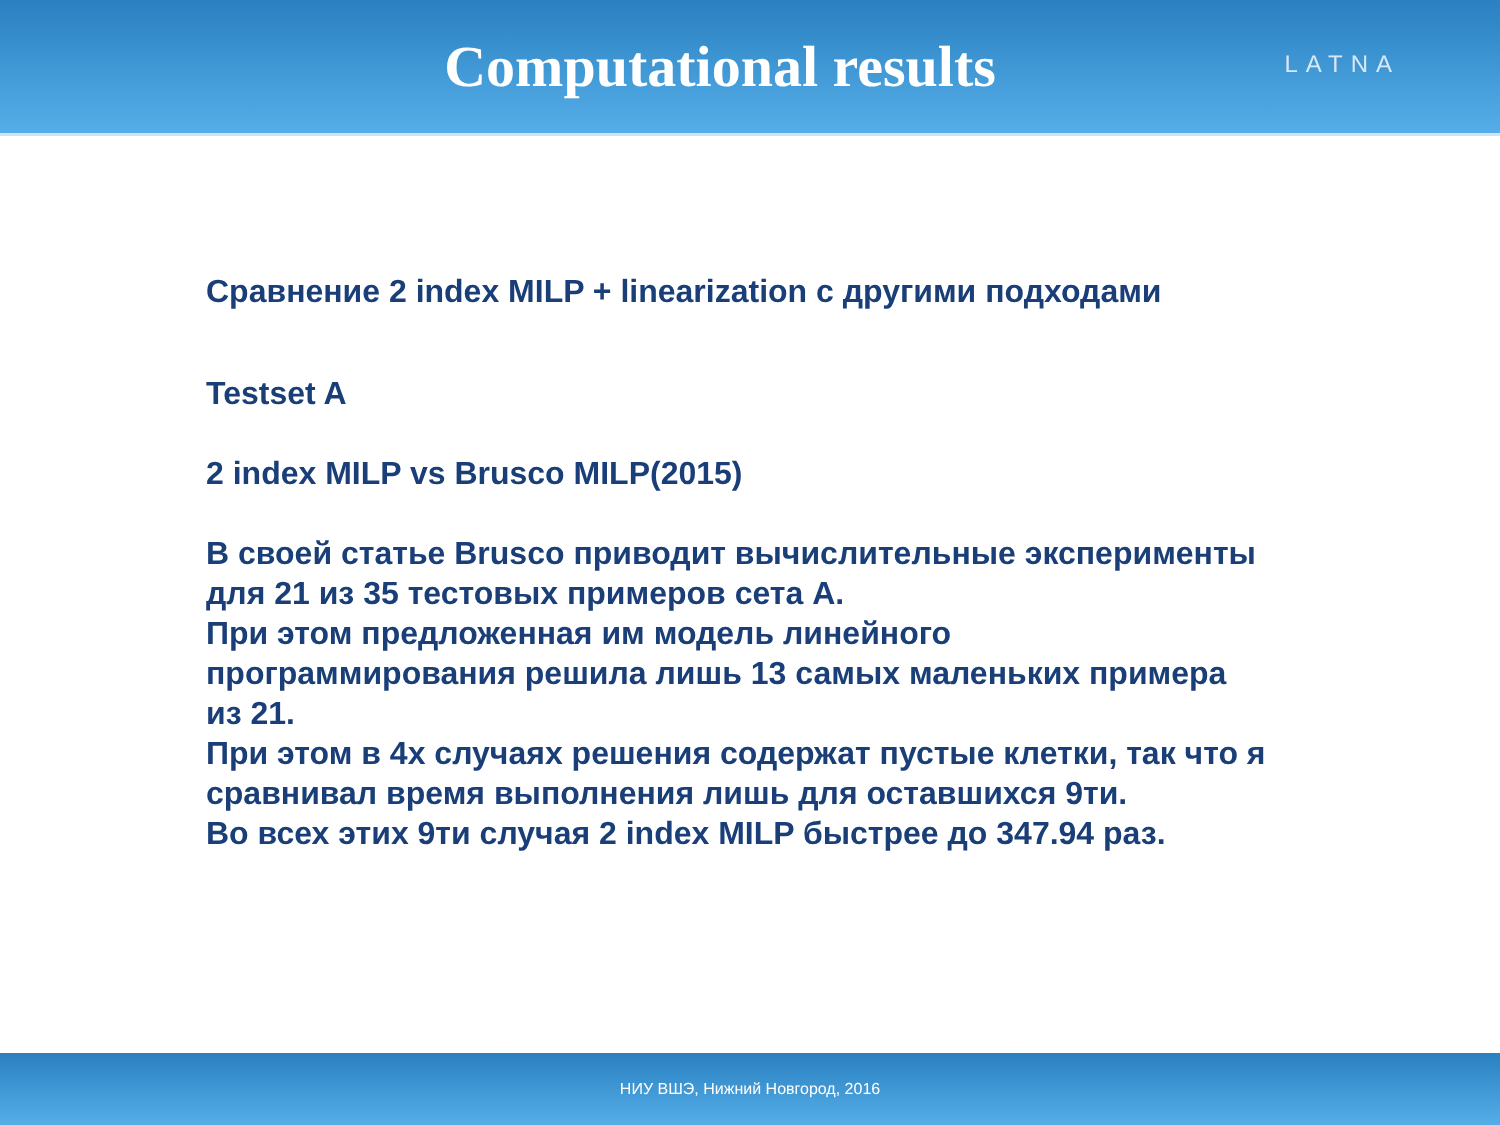Computational results
LATNA
Сравнение 2 index MILP + linearization с другими подходами
Testset A
2 index MILP vs Brusco MILP(2015)
В своей статье Brusco приводит вычислительные эксперименты
для 21 из 35 тестовых примеров сета A.
При этом предложенная им модель линейного
программирования решила лишь 13 самых маленьких примера
из 21.
При этом в 4х случаях решения содержат пустые клетки, так что я
сравнивал время выполнения лишь для оставшихся 9ти.
Во всех этих 9ти случая 2 index MILP быстрее до 347.94 раз.
НИУ ВШЭ, Нижний Новгород, 2016